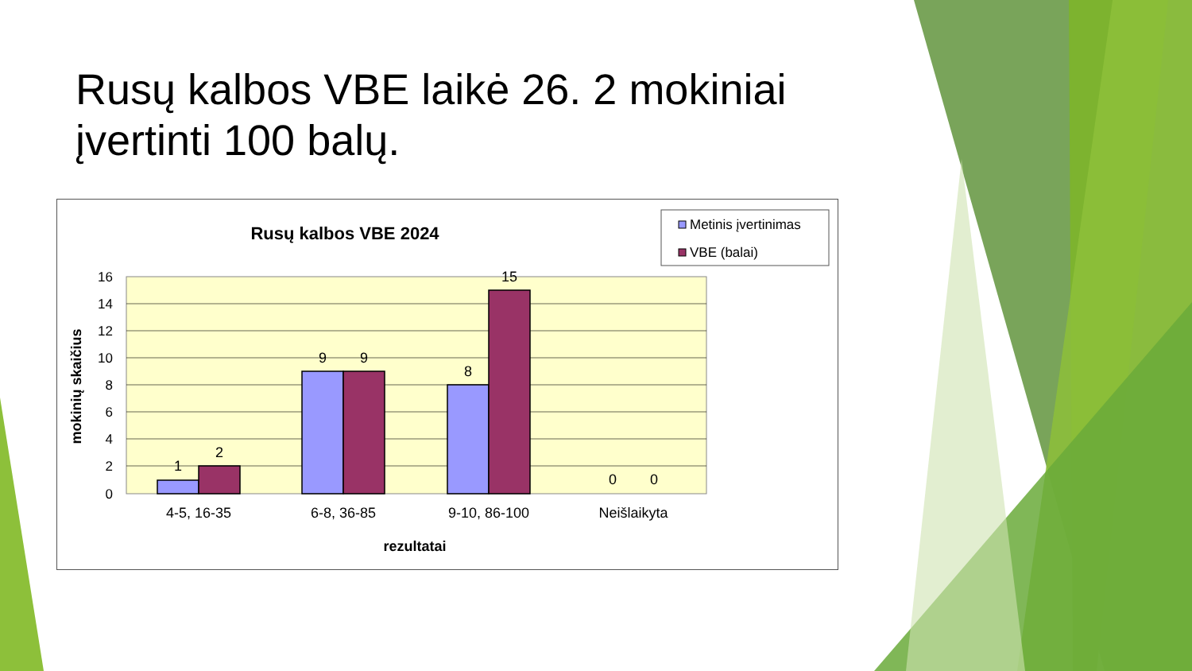Rusų kalbos VBE laikė 26. 2 mokiniai įvertinti 100 balų.
Rusų kalbos VBE 2024
Metinis įvertinimas
VBE (balai)
16
14
12
10
8
6
4
2
0
1
2
9
9
8
15
0
0
4-5, 16-35
6-8, 36-85
9-10, 86-100
Neišlaikyta
rezultatai
mokinių skaičius